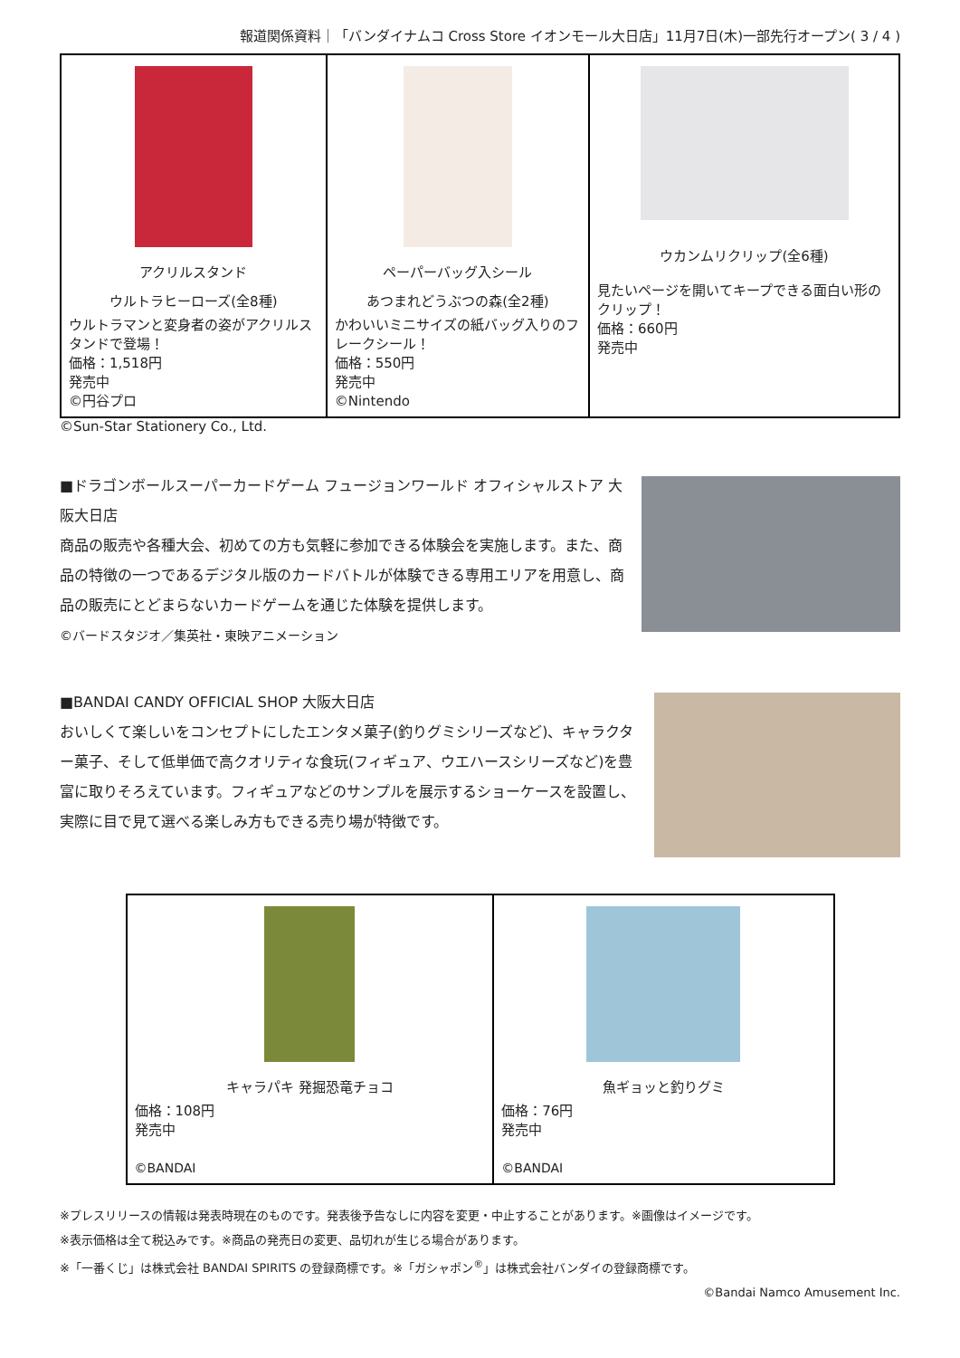報道関係資料｜「バンダイナムコ Cross Store イオンモール大日店」11月7日(木)一部先行オープン( 3 / 4 )
| アクリルスタンド ウルトラヒーローズ(全8種) ウルトラマンと変身者の姿がアクリルスタンドで登場！ 価格：1,518円 発売中 ©円谷プロ | ペーパーバッグ入シール あつまれどうぶつの森(全2種) かわいいミニサイズの紙バッグ入りのフレークシール！ 価格：550円 発売中 ©Nintendo | ウカンムリクリップ(全6種) 見たいページを開いてキープできる面白い形のクリップ！ 価格：660円 発売中 |
©Sun-Star Stationery Co., Ltd.
■ドラゴンボールスーパーカードゲーム フュージョンワールド オフィシャルストア 大阪大日店
商品の販売や各種大会、初めての方も気軽に参加できる体験会を実施します。また、商品の特徴の一つであるデジタル版のカードバトルが体験できる専用エリアを用意し、商品の販売にとどまらないカードゲームを通じた体験を提供します。
©バードスタジオ／集英社・東映アニメーション
■BANDAI CANDY OFFICIAL SHOP 大阪大日店
おいしくて楽しいをコンセプトにしたエンタメ菓子(釣りグミシリーズなど)、キャラクター菓子、そして低単価で高クオリティな食玩(フィギュア、ウエハースシリーズなど)を豊富に取りそろえています。フィギュアなどのサンプルを展示するショーケースを設置し、実際に目で見て選べる楽しみ方もできる売り場が特徴です。
| キャラパキ 発掘恐竜チョコ 価格：108円 発売中 ©BANDAI | 魚ギョッと釣りグミ 価格：76円 発売中 ©BANDAI |
※プレスリリースの情報は発表時現在のものです。発表後予告なしに内容を変更・中止することがあります。※画像はイメージです。
※表示価格は全て税込みです。※商品の発売日の変更、品切れが生じる場合があります。
※「一番くじ」は株式会社 BANDAI SPIRITS の登録商標です。※「ガシャポン<sup>®</sup>」は株式会社バンダイの登録商標です。
©Bandai Namco Amusement Inc.